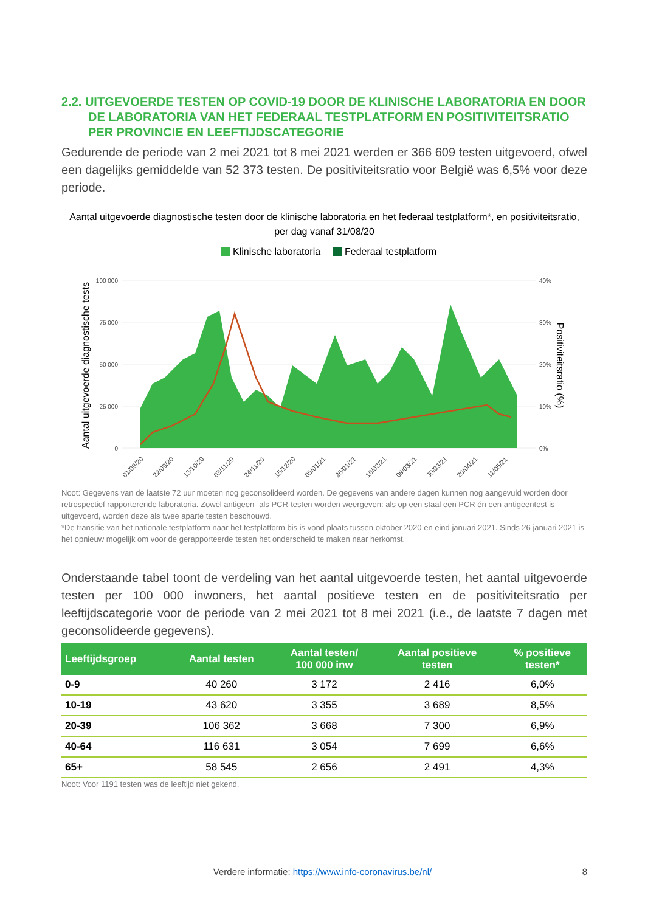2.2. UITGEVOERDE TESTEN OP COVID-19 DOOR DE KLINISCHE LABORATORIA EN DOOR DE LABORATORIA VAN HET FEDERAAL TESTPLATFORM EN POSITIVITEITSRATIO PER PROVINCIE EN LEEFTIJDSCATEGORIE
Gedurende de periode van 2 mei 2021 tot 8 mei 2021 werden er 366 609 testen uitgevoerd, ofwel een dagelijks gemiddelde van 52 373 testen. De positiviteitsratio voor België was 6,5% voor deze periode.
Aantal uitgevoerde diagnostische testen door de klinische laboratoria en het federaal testplatform*, en positiviteitsratio, per dag vanaf 31/08/20
Klinische laboratoria
Federaal testplatform
100 000
75 000
50 000
25 000
0
40%
30%
20%
10%
0%
01/09/20
22/09/20
13/10/20
03/11/20
24/11/20
15/12/20
05/01/21
26/01/21
16/02/21
09/03/21
30/03/21
20/04/21
11/05/21
Aantal uitgevoerde diagnostische tests
Positiviteitsratio (%)
Noot: Gegevens van de laatste 72 uur moeten nog geconsolideerd worden. De gegevens van andere dagen kunnen nog aangevuld worden door retrospectief rapporterende laboratoria. Zowel antigeen- als PCR-testen worden weergeven: als op een staal een PCR én een antigeentest is uitgevoerd, worden deze als twee aparte testen beschouwd.
*De transitie van het nationale testplatform naar het testplatform bis is vond plaats tussen oktober 2020 en eind januari 2021. Sinds 26 januari 2021 is het opnieuw mogelijk om voor de gerapporteerde testen het onderscheid te maken naar herkomst.
Onderstaande tabel toont de verdeling van het aantal uitgevoerde testen, het aantal uitgevoerde testen per 100 000 inwoners, het aantal positieve testen en de positiviteitsratio per leeftijdscategorie voor de periode van 2 mei 2021 tot 8 mei 2021 (i.e., de laatste 7 dagen met geconsolideerde gegevens).
| Leeftijdsgroep | Aantal testen | Aantal testen/ 100 000 inw | Aantal positieve testen | % positieve testen* |
| --- | --- | --- | --- | --- |
| 0-9 | 40 260 | 3 172 | 2 416 | 6,0% |
| 10-19 | 43 620 | 3 355 | 3 689 | 8,5% |
| 20-39 | 106 362 | 3 668 | 7 300 | 6,9% |
| 40-64 | 116 631 | 3 054 | 7 699 | 6,6% |
| 65+ | 58 545 | 2 656 | 2 491 | 4,3% |
Noot: Voor 1191 testen was de leeftijd niet gekend.
Verdere informatie: https://www.info-coronavirus.be/nl/ 8